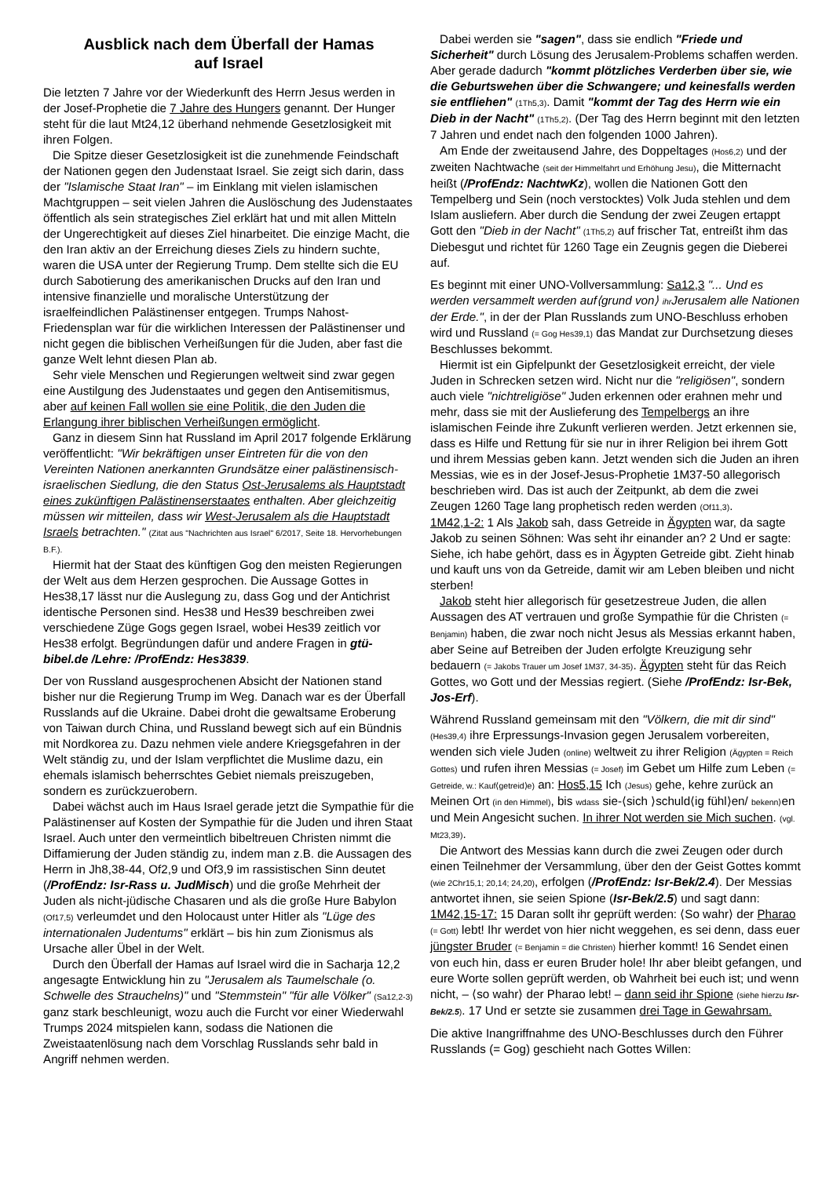Ausblick nach dem Überfall der Hamas
auf Israel
Die letzten 7 Jahre vor der Wiederkunft des Herrn Jesus werden in der Josef-Prophetie die 7 Jahre des Hungers genannt. Der Hunger steht für die laut Mt24,12 überhand nehmende Gesetzlosigkeit mit ihren Folgen.
Die Spitze dieser Gesetzlosigkeit ist die zunehmende Feindschaft der Nationen gegen den Judenstaat Israel. Sie zeigt sich darin, dass der "Islamische Staat Iran" – im Einklang mit vielen islamischen Machtgruppen – seit vielen Jahren die Auslöschung des Judenstaates öffentlich als sein strategisches Ziel erklärt hat und mit allen Mitteln der Ungerechtigkeit auf dieses Ziel hinarbeitet. Die einzige Macht, die den Iran aktiv an der Erreichung dieses Ziels zu hindern suchte, waren die USA unter der Regierung Trump. Dem stellte sich die EU durch Sabotierung des amerikanischen Drucks auf den Iran und intensive finanzielle und moralische Unterstützung der israelfeindlichen Palästinenser entgegen. Trumps Nahost-Friedensplan war für die wirklichen Interessen der Palästinenser und nicht gegen die biblischen Verheißungen für die Juden, aber fast die ganze Welt lehnt diesen Plan ab.
Sehr viele Menschen und Regierungen weltweit sind zwar gegen eine Austilgung des Judenstaates und gegen den Antisemitismus, aber auf keinen Fall wollen sie eine Politik, die den Juden die Erlangung ihrer biblischen Verheißungen ermöglicht.
Ganz in diesem Sinn hat Russland im April 2017 folgende Erklärung veröffentlicht: "Wir bekräftigen unser Eintreten für die von den Vereinten Nationen anerkannten Grundsätze einer palästinensisch-israelischen Siedlung, die den Status Ost-Jerusalems als Hauptstadt eines zukünftigen Palästinenserstaates enthalten. Aber gleichzeitig müssen wir mitteilen, dass wir West-Jerusalem als die Hauptstadt Israels betrachten." (Zitat aus "Nachrichten aus Israel" 6/2017, Seite 18. Hervorhebungen B.F.).
Hiermit hat der Staat des künftigen Gog den meisten Regierungen der Welt aus dem Herzen gesprochen. Die Aussage Gottes in Hes38,17 lässt nur die Auslegung zu, dass Gog und der Antichrist identische Personen sind. Hes38 und Hes39 beschreiben zwei verschiedene Züge Gogs gegen Israel, wobei Hes39 zeitlich vor Hes38 erfolgt. Begründungen dafür und andere Fragen in gtü-bibel.de /Lehre: /ProfEndz: Hes3839.
Der von Russland ausgesprochenen Absicht der Nationen stand bisher nur die Regierung Trump im Weg. Danach war es der Überfall Russlands auf die Ukraine. Dabei droht die gewaltsame Eroberung von Taiwan durch China, und Russland bewegt sich auf ein Bündnis mit Nordkorea zu. Dazu nehmen viele andere Kriegsgefahren in der Welt ständig zu, und der Islam verpflichtet die Muslime dazu, ein ehemals islamisch beherrschtes Gebiet niemals preiszugeben, sondern es zurückzuerobern.
Dabei wächst auch im Haus Israel gerade jetzt die Sympathie für die Palästinenser auf Kosten der Sympathie für die Juden und ihren Staat Israel. Auch unter den vermeintlich bibeltreuen Christen nimmt die Diffamierung der Juden ständig zu, indem man z.B. die Aussagen des Herrn in Jh8,38-44, Of2,9 und Of3,9 im rassistischen Sinn deutet (/ProfEndz: Isr-Rass u. JudMisch) und die große Mehrheit der Juden als nicht-jüdische Chasaren und als die große Hure Babylon (Of17,5) verleumdet und den Holocaust unter Hitler als "Lüge des internationalen Judentums" erklärt – bis hin zum Zionismus als Ursache aller Übel in der Welt.
Durch den Überfall der Hamas auf Israel wird die in Sacharja 12,2 angesagte Entwicklung hin zu "Jerusalem als Taumelschale (o. Schwelle des Strauchelns)" und "Stemmstein" "für alle Völker" (Sa12,2-3) ganz stark beschleunigt, wozu auch die Furcht vor einer Wiederwahl Trumps 2024 mitspielen kann, sodass die Nationen die Zweistaatenlösung nach dem Vorschlag Russlands sehr bald in Angriff nehmen werden.
Dabei werden sie "sagen", dass sie endlich "Friede und Sicherheit" durch Lösung des Jerusalem-Problems schaffen werden. Aber gerade dadurch "kommt plötzliches Verderben über sie, wie die Geburtswehen über die Schwangere; und keinesfalls werden sie entfliehen" (1Th5,3). Damit "kommt der Tag des Herrn wie ein Dieb in der Nacht" (1Th5,2). (Der Tag des Herrn beginnt mit den letzten 7 Jahren und endet nach den folgenden 1000 Jahren).
Am Ende der zweitausend Jahre, des Doppeltages (Hos6,2) und der zweiten Nachtwache (seit der Himmelfahrt und Erhöhung Jesu), die Mitternacht heißt (/ProfEndz: NachtwKz), wollen die Nationen Gott den Tempelberg und Sein (noch verstocktes) Volk Juda stehlen und dem Islam ausliefern. Aber durch die Sendung der zwei Zeugen ertappt Gott den "Dieb in der Nacht" (1Th5,2) auf frischer Tat, entreißt ihm das Diebesgut und richtet für 1260 Tage ein Zeugnis gegen die Dieberei auf.
Es beginnt mit einer UNO-Vollversammlung: Sa12,3 "... Und es werden versammelt werden auf⟨grund von⟩ ihr Jerusalem alle Nationen der Erde.", in der der Plan Russlands zum UNO-Beschluss erhoben wird und Russland (= Gog Hes39,1) das Mandat zur Durchsetzung dieses Beschlusses bekommt.
Hiermit ist ein Gipfelpunkt der Gesetzlosigkeit erreicht, der viele Juden in Schrecken setzen wird. Nicht nur die "religiösen", sondern auch viele "nichtreligiöse" Juden erkennen oder erahnen mehr und mehr, dass sie mit der Auslieferung des Tempelbergs an ihre islamischen Feinde ihre Zukunft verlieren werden. Jetzt erkennen sie, dass es Hilfe und Rettung für sie nur in ihrer Religion bei ihrem Gott und ihrem Messias geben kann. Jetzt wenden sich die Juden an ihren Messias, wie es in der Josef-Jesus-Prophetie 1M37-50 allegorisch beschrieben wird. Das ist auch der Zeitpunkt, ab dem die zwei Zeugen 1260 Tage lang prophetisch reden werden (Of11,3).
1M42,1-2: 1 Als Jakob sah, dass Getreide in Ägypten war, da sagte Jakob zu seinen Söhnen: Was seht ihr einander an? 2 Und er sagte: Siehe, ich habe gehört, dass es in Ägypten Getreide gibt. Zieht hinab und kauft uns von da Getreide, damit wir am Leben bleiben und nicht sterben!
Jakob steht hier allegorisch für gesetzestreue Juden, die allen Aussagen des AT vertrauen und große Sympathie für die Christen (= Benjamin) haben, die zwar noch nicht Jesus als Messias erkannt haben, aber Seine auf Betreiben der Juden erfolgte Kreuzigung sehr bedauern (= Jakobs Trauer um Josef 1M37, 34-35). Ägypten steht für das Reich Gottes, wo Gott und der Messias regiert. (Siehe /ProfEndz: Isr-Bek, Jos-Erf).
Während Russland gemeinsam mit den "Völkern, die mit dir sind" (Hes39,4) ihre Erpressungs-Invasion gegen Jerusalem vorbereiten, wenden sich viele Juden (online) weltweit zu ihrer Religion (Ägypten = Reich Gottes) und rufen ihren Messias (= Josef) im Gebet um Hilfe zum Leben (= Getreide, w.: Kauf⟨getreid⟩e) an: Hos5,15 Ich (Jesus) gehe, kehre zurück an Meinen Ort (in den Himmel), bis wdass sie-⟨sich ⟩schuld⟨ig fühl⟩en/ bekenn⟩en und Mein Angesicht suchen. In ihrer Not werden sie Mich suchen. (vgl. Mt23,39).
Die Antwort des Messias kann durch die zwei Zeugen oder durch einen Teilnehmer der Versammlung, über den der Geist Gottes kommt (wie 2Chr15,1; 20,14; 24,20), erfolgen (/ProfEndz: Isr-Bek/2.4). Der Messias antwortet ihnen, sie seien Spione (Isr-Bek/2.5) und sagt dann: 1M42,15-17: 15 Daran sollt ihr geprüft werden: ⟨So wahr⟩ der Pharao (= Gott) lebt! Ihr werdet von hier nicht weggehen, es sei denn, dass euer jüngster Bruder (= Benjamin = die Christen) hierher kommt! 16 Sendet einen von euch hin, dass er euren Bruder hole! Ihr aber bleibt gefangen, und eure Worte sollen geprüft werden, ob Wahrheit bei euch ist; und wenn nicht, – ⟨so wahr⟩ der Pharao lebt! – dann seid ihr Spione (siehe hierzu Isr-Bek/2.5). 17 Und er setzte sie zusammen drei Tage in Gewahrsam.
Die aktive Inangriffnahme des UNO-Beschlusses durch den Führer Russlands (= Gog) geschieht nach Gottes Willen: